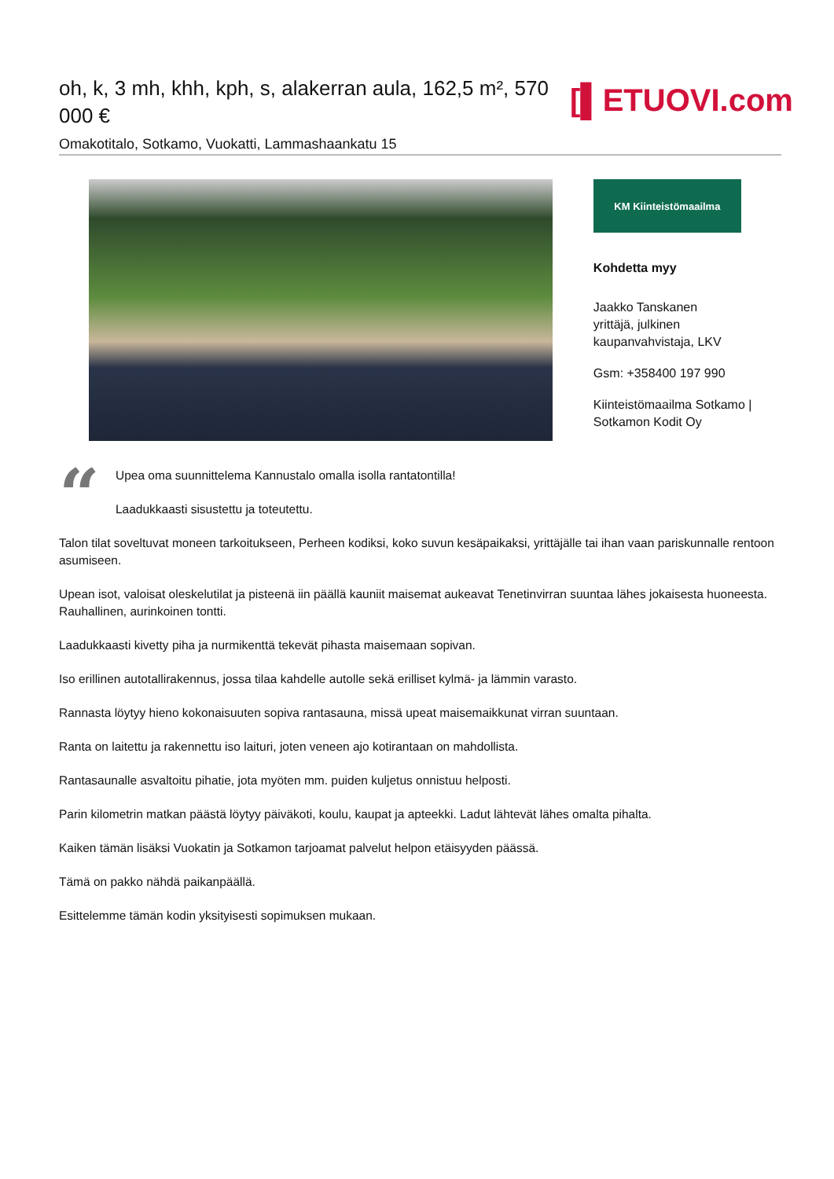oh, k, 3 mh, khh, kph, s, alakerran aula, 162,5 m², 570 000 €
Omakotitalo, Sotkamo, Vuokatti, Lammashaankatu 15
[▌ETUOVI.com
KM Kiinteistömaailma
Kohdetta myy
Jaakko Tanskanen
yrittäjä, julkinen kaupanvahvistaja, LKV
Gsm: +358400 197 990
Kiinteistömaailma Sotkamo | Sotkamon Kodit Oy
“
Upea oma suunnittelema Kannustalo omalla isolla rantatontilla!
Laadukkaasti sisustettu ja toteutettu.
Talon tilat soveltuvat moneen tarkoitukseen, Perheen kodiksi, koko suvun kesäpaikaksi, yrittäjälle tai ihan vaan pariskunnalle rentoon asumiseen.
Upean isot, valoisat oleskelutilat ja pisteenä iin päällä kauniit maisemat aukeavat Tenetinvirran suuntaa lähes jokaisesta huoneesta. Rauhallinen, aurinkoinen tontti.
Laadukkaasti kivetty piha ja nurmikenttä tekevät pihasta maisemaan sopivan.
Iso erillinen autotallirakennus, jossa tilaa kahdelle autolle sekä erilliset kylmä- ja lämmin varasto.
Rannasta löytyy hieno kokonaisuuten sopiva rantasauna, missä upeat maisemaikkunat virran suuntaan.
Ranta on laitettu ja rakennettu iso laituri, joten veneen ajo kotirantaan on mahdollista.
Rantasaunalle asvaltoitu pihatie, jota myöten mm. puiden kuljetus onnistuu helposti.
Parin kilometrin matkan päästä löytyy päiväkoti, koulu, kaupat ja apteekki. Ladut lähtevät lähes omalta pihalta.
Kaiken tämän lisäksi Vuokatin ja Sotkamon tarjoamat palvelut helpon etäisyyden päässä.
Tämä on pakko nähdä paikanpäällä.
Esittelemme tämän kodin yksityisesti sopimuksen mukaan.